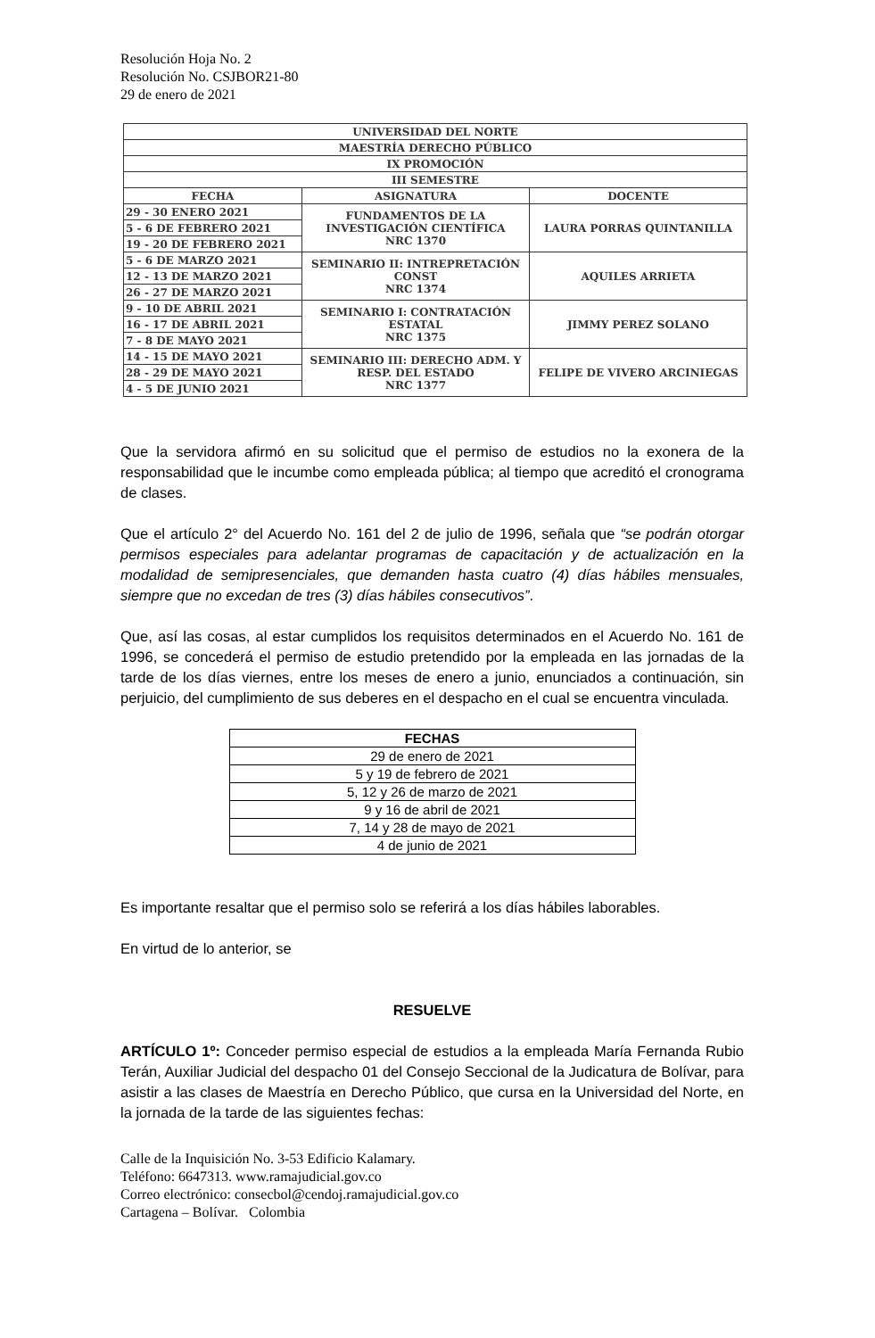Resolución Hoja No. 2
Resolución No. CSJBOR21-80
29 de enero de 2021
| UNIVERSIDAD DEL NORTE | | |
| MAESTRÍA DERECHO PÚBLICO | | |
| IX PROMOCIÓN | | |
| III SEMESTRE | | |
| FECHA | ASIGNATURA | DOCENTE |
| 29 - 30 ENERO 2021 | FUNDAMENTOS DE LA INVESTIGACIÓN CIENTÍFICA NRC 1370 | LAURA PORRAS QUINTANILLA |
| 5 - 6 DE FEBRERO 2021 | | |
| 19 - 20 DE FEBRERO 2021 | | |
| 5 - 6 DE MARZO 2021 | SEMINARIO II: INTREPRETACIÓN CONST NRC 1374 | AQUILES ARRIETA |
| 12 - 13 DE MARZO 2021 | | |
| 26 - 27 DE MARZO 2021 | | |
| 9 - 10 DE ABRIL 2021 | SEMINARIO I: CONTRATACIÓN ESTATAL NRC 1375 | JIMMY PEREZ SOLANO |
| 16 - 17 DE ABRIL 2021 | | |
| 7 - 8 DE MAYO 2021 | | |
| 14 - 15 DE MAYO 2021 | SEMINARIO III: DERECHO ADM. Y RESP. DEL ESTADO NRC 1377 | FELIPE DE VIVERO ARCINIEGAS |
| 28 - 29 DE MAYO 2021 | | |
| 4 - 5 DE JUNIO 2021 | | |
Que la servidora afirmó en su solicitud que el permiso de estudios no la exonera de la responsabilidad que le incumbe como empleada pública; al tiempo que acreditó el cronograma de clases.
Que el artículo 2° del Acuerdo No. 161 del 2 de julio de 1996, señala que “se podrán otorgar permisos especiales para adelantar programas de capacitación y de actualización en la modalidad de semipresenciales, que demanden hasta cuatro (4) días hábiles mensuales, siempre que no excedan de tres (3) días hábiles consecutivos”.
Que, así las cosas, al estar cumplidos los requisitos determinados en el Acuerdo No. 161 de 1996, se concederá el permiso de estudio pretendido por la empleada en las jornadas de la tarde de los días viernes, entre los meses de enero a junio, enunciados a continuación, sin perjuicio, del cumplimiento de sus deberes en el despacho en el cual se encuentra vinculada.
| FECHAS |
| --- |
| 29 de enero de 2021 |
| 5 y 19 de febrero de 2021 |
| 5, 12 y 26 de marzo de 2021 |
| 9 y 16 de abril de 2021 |
| 7, 14 y 28 de mayo de 2021 |
| 4 de junio de 2021 |
Es importante resaltar que el permiso solo se referirá a los días hábiles laborables.
En virtud de lo anterior, se
RESUELVE
ARTÍCULO 1º: Conceder permiso especial de estudios a la empleada María Fernanda Rubio Terán, Auxiliar Judicial del despacho 01 del Consejo Seccional de la Judicatura de Bolívar, para asistir a las clases de Maestría en Derecho Público, que cursa en la Universidad del Norte, en la jornada de la tarde de las siguientes fechas:
Calle de la Inquisición No. 3-53 Edificio Kalamary.
Teléfono: 6647313. www.ramajudicial.gov.co
Correo electrónico: consecbol@cendoj.ramajudicial.gov.co
Cartagena – Bolívar. Colombia